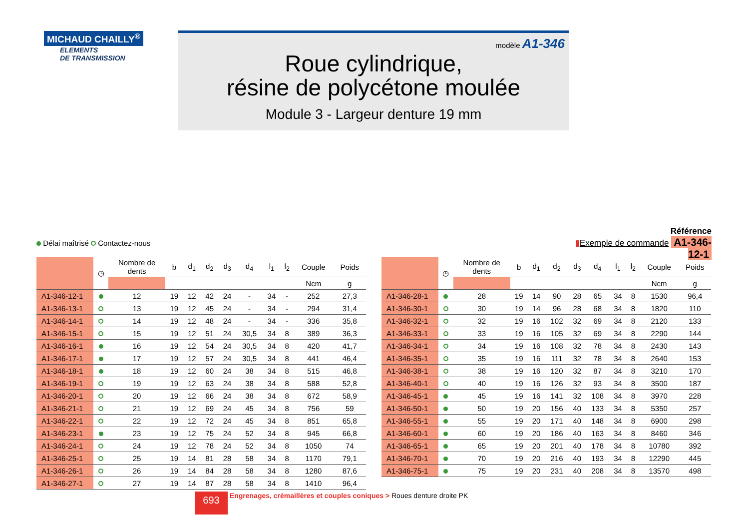MICHAUD CHAILLY<sup>®</sup>
ELEMENTS
DE TRANSMISSION
modèle A1-346
Roue cylindrique,
résine de polycétone moulée
Module 3 - Largeur denture 19 mm
Délai maîtrisé Contactez-nous
Référence
▮Exemple de commande A1-346-12-1
| | ◷ | Nombre de dents | b | d<sub>1</sub> | d<sub>2</sub> | d<sub>3</sub> | d<sub>4</sub> | l<sub>1</sub> | l<sub>2</sub> | Couple | Poids |
| --- | --- | --- | --- | --- | --- | --- | --- | --- | --- | --- | --- |
| | | | | | | | | | | Ncm | g |
| A1-346-12-1 | | 12 | 19 | 12 | 42 | 24 | - | 34 | - | 252 | 27,3 |
| A1-346-13-1 | | 13 | 19 | 12 | 45 | 24 | - | 34 | - | 294 | 31,4 |
| A1-346-14-1 | | 14 | 19 | 12 | 48 | 24 | - | 34 | - | 336 | 35,8 |
| A1-346-15-1 | | 15 | 19 | 12 | 51 | 24 | 30,5 | 34 | 8 | 389 | 36,3 |
| A1-346-16-1 | | 16 | 19 | 12 | 54 | 24 | 30,5 | 34 | 8 | 420 | 41,7 |
| A1-346-17-1 | | 17 | 19 | 12 | 57 | 24 | 30,5 | 34 | 8 | 441 | 46,4 |
| A1-346-18-1 | | 18 | 19 | 12 | 60 | 24 | 38 | 34 | 8 | 515 | 46,8 |
| A1-346-19-1 | | 19 | 19 | 12 | 63 | 24 | 38 | 34 | 8 | 588 | 52,8 |
| A1-346-20-1 | | 20 | 19 | 12 | 66 | 24 | 38 | 34 | 8 | 672 | 58,9 |
| A1-346-21-1 | | 21 | 19 | 12 | 69 | 24 | 45 | 34 | 8 | 756 | 59 |
| A1-346-22-1 | | 22 | 19 | 12 | 72 | 24 | 45 | 34 | 8 | 851 | 65,8 |
| A1-346-23-1 | | 23 | 19 | 12 | 75 | 24 | 52 | 34 | 8 | 945 | 66,8 |
| A1-346-24-1 | | 24 | 19 | 12 | 78 | 24 | 52 | 34 | 8 | 1050 | 74 |
| A1-346-25-1 | | 25 | 19 | 14 | 81 | 28 | 58 | 34 | 8 | 1170 | 79,1 |
| A1-346-26-1 | | 26 | 19 | 14 | 84 | 28 | 58 | 34 | 8 | 1280 | 87,6 |
| A1-346-27-1 | | 27 | 19 | 14 | 87 | 28 | 58 | 34 | 8 | 1410 | 96,4 |
| | ◷ | Nombre de dents | b | d<sub>1</sub> | d<sub>2</sub> | d<sub>3</sub> | d<sub>4</sub> | l<sub>1</sub> | l<sub>2</sub> | Couple | Poids |
| --- | --- | --- | --- | --- | --- | --- | --- | --- | --- | --- | --- |
| | | | | | | | | | | Ncm | g |
| A1-346-28-1 | | 28 | 19 | 14 | 90 | 28 | 65 | 34 | 8 | 1530 | 96,4 |
| A1-346-30-1 | | 30 | 19 | 14 | 96 | 28 | 68 | 34 | 8 | 1820 | 110 |
| A1-346-32-1 | | 32 | 19 | 16 | 102 | 32 | 69 | 34 | 8 | 2120 | 133 |
| A1-346-33-1 | | 33 | 19 | 16 | 105 | 32 | 69 | 34 | 8 | 2290 | 144 |
| A1-346-34-1 | | 34 | 19 | 16 | 108 | 32 | 78 | 34 | 8 | 2430 | 143 |
| A1-346-35-1 | | 35 | 19 | 16 | 111 | 32 | 78 | 34 | 8 | 2640 | 153 |
| A1-346-38-1 | | 38 | 19 | 16 | 120 | 32 | 87 | 34 | 8 | 3210 | 170 |
| A1-346-40-1 | | 40 | 19 | 16 | 126 | 32 | 93 | 34 | 8 | 3500 | 187 |
| A1-346-45-1 | | 45 | 19 | 16 | 141 | 32 | 108 | 34 | 8 | 3970 | 228 |
| A1-346-50-1 | | 50 | 19 | 20 | 156 | 40 | 133 | 34 | 8 | 5350 | 257 |
| A1-346-55-1 | | 55 | 19 | 20 | 171 | 40 | 148 | 34 | 8 | 6900 | 298 |
| A1-346-60-1 | | 60 | 19 | 20 | 186 | 40 | 163 | 34 | 8 | 8460 | 346 |
| A1-346-65-1 | | 65 | 19 | 20 | 201 | 40 | 178 | 34 | 8 | 10780 | 392 |
| A1-346-70-1 | | 70 | 19 | 20 | 216 | 40 | 193 | 34 | 8 | 12290 | 445 |
| A1-346-75-1 | | 75 | 19 | 20 | 231 | 40 | 208 | 34 | 8 | 13570 | 498 |
693 Engrenages, crémaillères et couples coniques > Roues denture droite PK